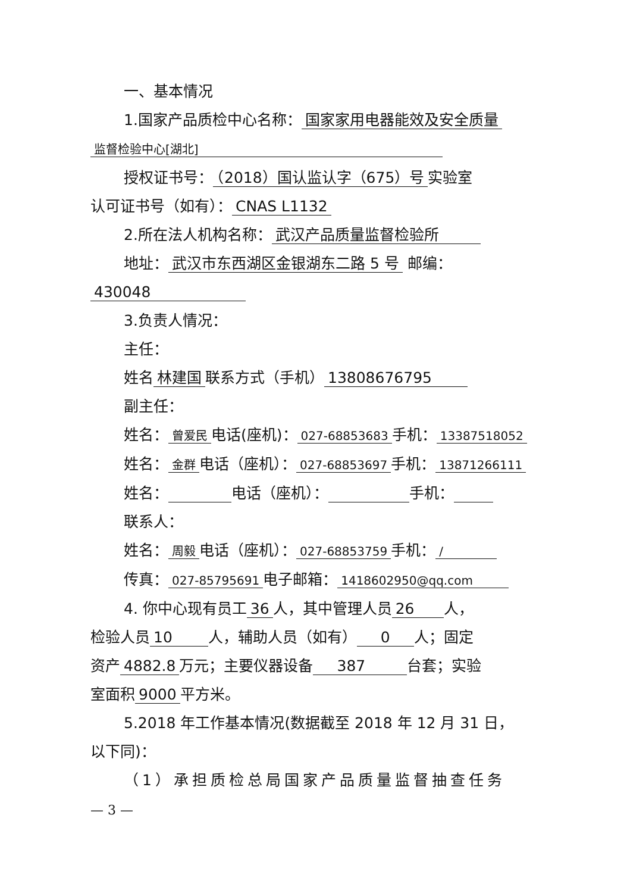一、基本情况
1.国家产品质检中心名称： 国家家用电器能效及安全质量
监督检验中心[湖北]
授权证书号： （2018）国认监认字（675）号 实验室
认可证书号（如有）： CNAS L1132
2.所在法人机构名称： 武汉产品质量监督检验所
地址： 武汉市东西湖区金银湖东二路 5 号 邮编：
430048
3.负责人情况：
主任：
姓名 林建国 联系方式（手机） 13808676795
副主任：
姓名： 曾爱民 电话(座机)： 027-68853683 手机： 13387518052
姓名： 金群 电话（座机）： 027-68853697 手机： 13871266111
姓名： 电话（座机）： 手机：
联系人：
姓名： 周毅 电话（座机）： 027-68853759 手机： /
传真： 027-85795691 电子邮箱： 1418602950@qq.com
4. 你中心现有员工 36 人，其中管理人员 26 人，
检验人员 10 人，辅助人员（如有） 0 人；固定
资产 4882.8 万元；主要仪器设备 387 台套；实验
室面积 9000 平方米。
5.2018 年工作基本情况(数据截至 2018 年 12 月 31 日，
以下同)：
（1）承担质检总局国家产品质量监督抽查任务
— 3 —